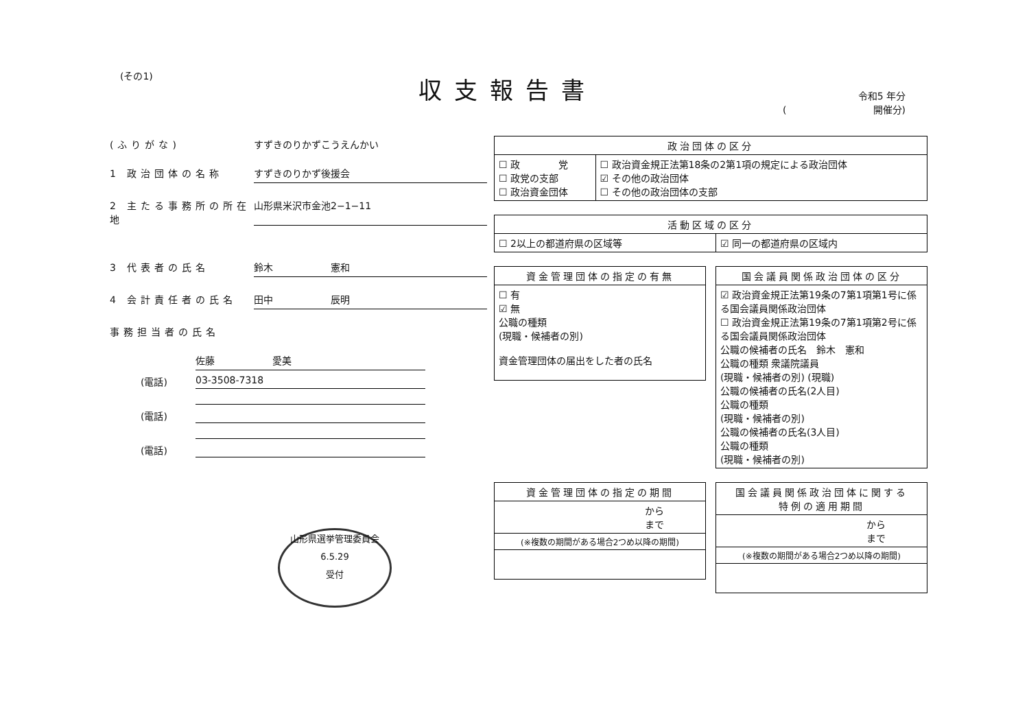(その1) 収支報告書
令和5 年分
(　　　　　　　　　開催分)
(ふりがな) すずきのりかずこうえんかい
1 政治団体の名称 すずきのりかず後援会
2 主たる事務所の所在地
山形県米沢市金池2−1−11
3 代表者の氏名 鈴木　　　　　　憲和
4 会計責任者の氏名 田中　　　　　　辰明
事務担当者の氏名
佐藤　　　　　　愛美
(電話) 03-3508-7318
(電話)
(電話)
山形県選挙管理委員会
6.5.29
受付
| 政治団体の区分 | |
| --- | --- |
| ☐ 政 党 ☐ 政党の支部 ☐ 政治資金団体 | ☐ 政治資金規正法第18条の2第1項の規定による政治団体 ☑ その他の政治団体 ☐ その他の政治団体の支部 |
| 活動区域の区分 | |
| --- | --- |
| ☐ 2以上の都道府県の区域等 | ☑ 同一の都道府県の区域内 |
| 資金管理団体の指定の有無 |
| --- |
| ☐ 有 ☑ 無 公職の種類 (現職・候補者の別) 資金管理団体の届出をした者の氏名 |
| 国会議員関係政治団体の区分 |
| --- |
| ☑ 政治資金規正法第19条の7第1項第1号に係る国会議員関係政治団体 ☐ 政治資金規正法第19条の7第1項第2号に係る国会議員関係政治団体 公職の候補者の氏名 鈴木 憲和 公職の種類 衆議院議員 (現職・候補者の別) (現職) 公職の候補者の氏名(2人目) 公職の種類 (現職・候補者の別) 公職の候補者の氏名(3人目) 公職の種類 (現職・候補者の別) |
| 資金管理団体の指定の期間 |
| --- |
| から まで |
| (※複数の期間がある場合2つめ以降の期間) |
| 国会議員関係政治団体に関する 特例の適用期間 |
| --- |
| から まで |
| (※複数の期間がある場合2つめ以降の期間) |